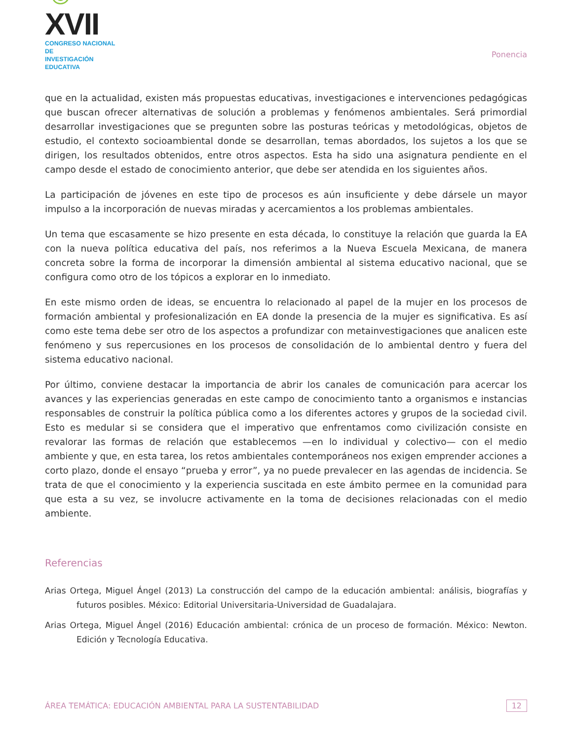☺XVII
CONGRESO NACIONAL DE
INVESTIGACIÓN EDUCATIVA
Ponencia
que en la actualidad, existen más propuestas educativas, investigaciones e intervenciones pedagógicas que buscan ofrecer alternativas de solución a problemas y fenómenos ambientales. Será primordial desarrollar investigaciones que se pregunten sobre las posturas teóricas y metodológicas, objetos de estudio, el contexto socioambiental donde se desarrollan, temas abordados, los sujetos a los que se dirigen, los resultados obtenidos, entre otros aspectos. Esta ha sido una asignatura pendiente en el campo desde el estado de conocimiento anterior, que debe ser atendida en los siguientes años.
La participación de jóvenes en este tipo de procesos es aún insuficiente y debe dársele un mayor impulso a la incorporación de nuevas miradas y acercamientos a los problemas ambientales.
Un tema que escasamente se hizo presente en esta década, lo constituye la relación que guarda la EA con la nueva política educativa del país, nos referimos a la Nueva Escuela Mexicana, de manera concreta sobre la forma de incorporar la dimensión ambiental al sistema educativo nacional, que se configura como otro de los tópicos a explorar en lo inmediato.
En este mismo orden de ideas, se encuentra lo relacionado al papel de la mujer en los procesos de formación ambiental y profesionalización en EA donde la presencia de la mujer es significativa. Es así como este tema debe ser otro de los aspectos a profundizar con metainvestigaciones que analicen este fenómeno y sus repercusiones en los procesos de consolidación de lo ambiental dentro y fuera del sistema educativo nacional.
Por último, conviene destacar la importancia de abrir los canales de comunicación para acercar los avances y las experiencias generadas en este campo de conocimiento tanto a organismos e instancias responsables de construir la política pública como a los diferentes actores y grupos de la sociedad civil. Esto es medular si se considera que el imperativo que enfrentamos como civilización consiste en revalorar las formas de relación que establecemos —en lo individual y colectivo— con el medio ambiente y que, en esta tarea, los retos ambientales contemporáneos nos exigen emprender acciones a corto plazo, donde el ensayo “prueba y error”, ya no puede prevalecer en las agendas de incidencia. Se trata de que el conocimiento y la experiencia suscitada en este ámbito permee en la comunidad para que esta a su vez, se involucre activamente en la toma de decisiones relacionadas con el medio ambiente.
Referencias
Arias Ortega, Miguel Ángel (2013) La construcción del campo de la educación ambiental: análisis, biografías y futuros posibles. México: Editorial Universitaria-Universidad de Guadalajara.
Arias Ortega, Miguel Ángel (2016) Educación ambiental: crónica de un proceso de formación. México: Newton. Edición y Tecnología Educativa.
ÁREA TEMÁTICA: EDUCACIÓN AMBIENTAL PARA LA SUSTENTABILIDAD 12